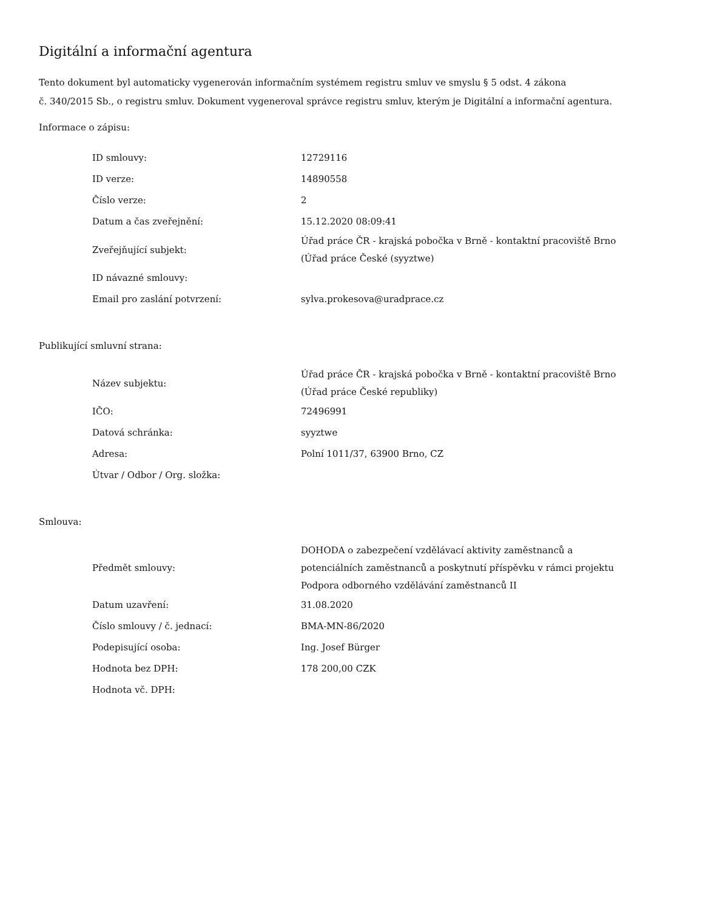Digitální a informační agentura
Tento dokument byl automaticky vygenerován informačním systémem registru smluv ve smyslu § 5 odst. 4 zákona
č. 340/2015 Sb., o registru smluv. Dokument vygeneroval správce registru smluv, kterým je Digitální a informační agentura.
Informace o zápisu:
| ID smlouvy: | 12729116 |
| ID verze: | 14890558 |
| Číslo verze: | 2 |
| Datum a čas zveřejnění: | 15.12.2020 08:09:41 |
| Zveřejňující subjekt: | Úřad práce ČR - krajská pobočka v Brně - kontaktní pracoviště Brno (Úřad práce České (syyztwe) |
| ID návazné smlouvy: | |
| Email pro zaslání potvrzení: | sylva.prokesova@uradprace.cz |
Publikující smluvní strana:
| Název subjektu: | Úřad práce ČR - krajská pobočka v Brně - kontaktní pracoviště Brno (Úřad práce České republiky) |
| IČO: | 72496991 |
| Datová schránka: | syyztwe |
| Adresa: | Polní 1011/37, 63900 Brno, CZ |
| Útvar / Odbor / Org. složka: | |
Smlouva:
| Předmět smlouvy: | DOHODA o zabezpečení vzdělávací aktivity zaměstnanců a potenciálních zaměstnanců a poskytnutí příspěvku v rámci projektu Podpora odborného vzdělávání zaměstnanců II |
| Datum uzavření: | 31.08.2020 |
| Číslo smlouvy / č. jednací: | BMA-MN-86/2020 |
| Podepisující osoba: | Ing. Josef Bürger |
| Hodnota bez DPH: | 178 200,00 CZK |
| Hodnota vč. DPH: | |